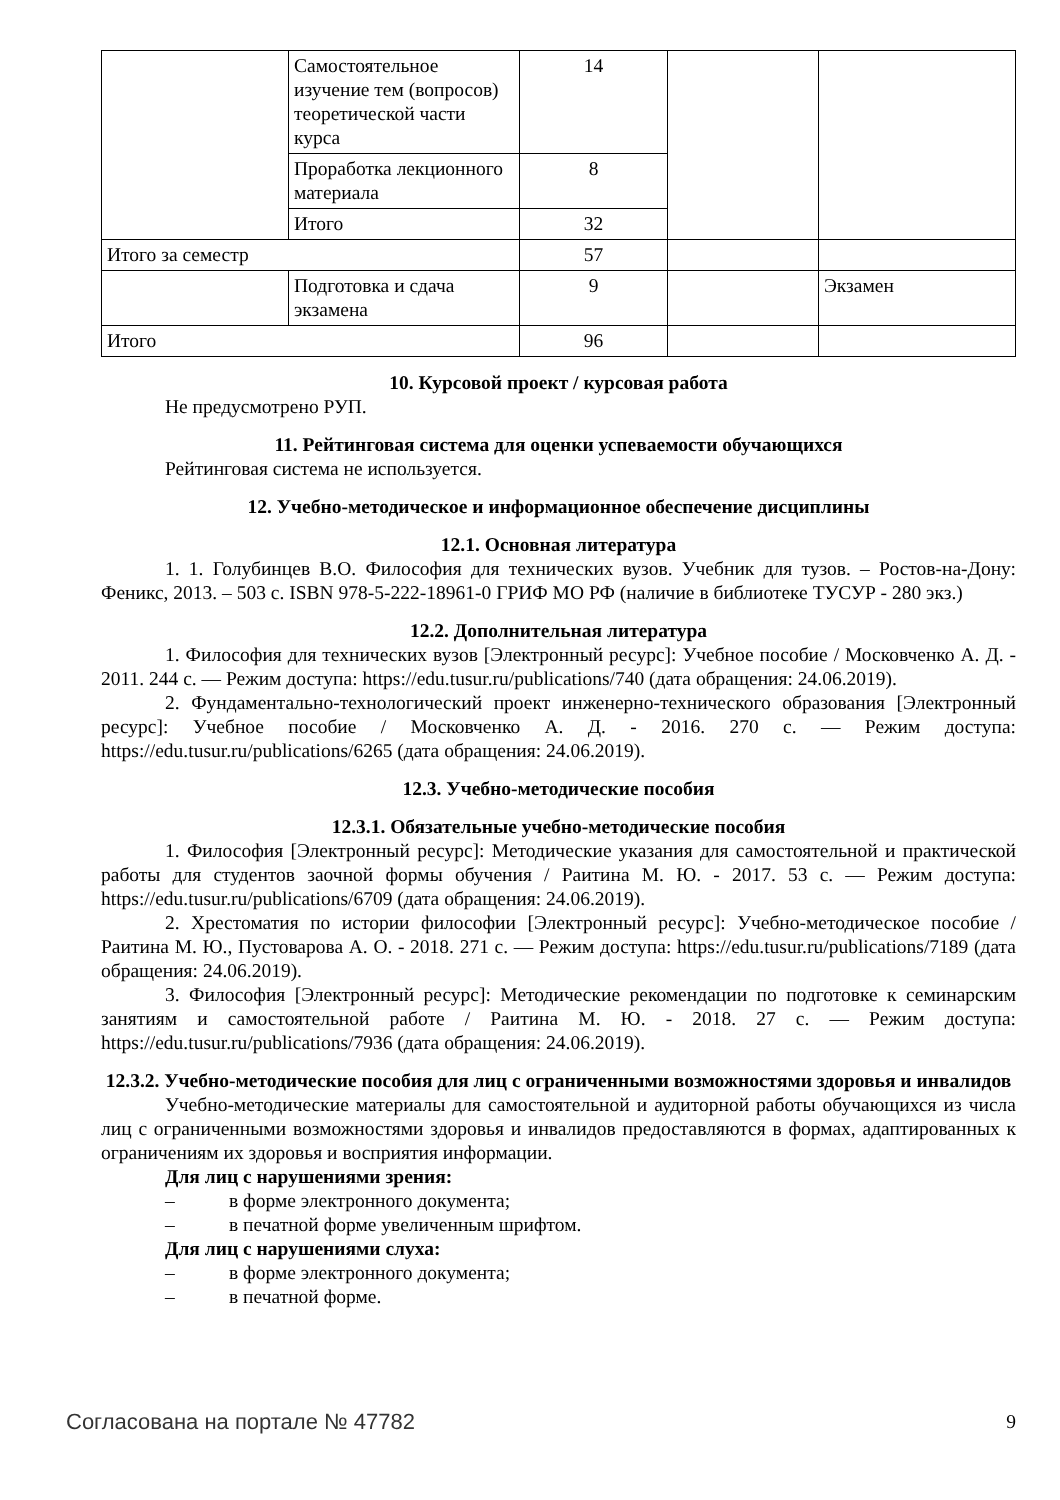| | Самостоятельное изучение тем (вопросов) теоретической части курса | 14 | | |
| | Проработка лекционного материала | 8 | | |
| | Итого | 32 | | |
| Итого за семестр | | 57 | | |
| | Подготовка и сдача экзамена | 9 | | Экзамен |
| Итого | | 96 | | |
10. Курсовой проект / курсовая работа
Не предусмотрено РУП.
11. Рейтинговая система для оценки успеваемости обучающихся
Рейтинговая система не используется.
12. Учебно-методическое и информационное обеспечение дисциплины
12.1. Основная литература
1. 1. Голубинцев В.О. Философия для технических вузов. Учебник для тузов. – Ростов-на-Дону: Феникс, 2013. – 503 с. ISBN 978-5-222-18961-0 ГРИФ МО РФ (наличие в библиотеке ТУСУР - 280 экз.)
12.2. Дополнительная литература
1. Философия для технических вузов [Электронный ресурс]: Учебное пособие / Московченко А. Д. - 2011. 244 с. — Режим доступа: https://edu.tusur.ru/publications/740 (дата обращения: 24.06.2019).
2. Фундаментально-технологический проект инженерно-технического образования [Электронный ресурс]: Учебное пособие / Московченко А. Д. - 2016. 270 с. — Режим доступа: https://edu.tusur.ru/publications/6265 (дата обращения: 24.06.2019).
12.3. Учебно-методические пособия
12.3.1. Обязательные учебно-методические пособия
1. Философия [Электронный ресурс]: Методические указания для самостоятельной и практической работы для студентов заочной формы обучения / Раитина М. Ю. - 2017. 53 с. — Режим доступа: https://edu.tusur.ru/publications/6709 (дата обращения: 24.06.2019).
2. Хрестоматия по истории философии [Электронный ресурс]: Учебно-методическое пособие / Раитина М. Ю., Пустоварова А. О. - 2018. 271 с. — Режим доступа: https://edu.tusur.ru/publications/7189 (дата обращения: 24.06.2019).
3. Философия [Электронный ресурс]: Методические рекомендации по подготовке к семинарским занятиям и самостоятельной работе / Раитина М. Ю. - 2018. 27 с. — Режим доступа: https://edu.tusur.ru/publications/7936 (дата обращения: 24.06.2019).
12.3.2. Учебно-методические пособия для лиц с ограниченными возможностями здоровья и инвалидов
Учебно-методические материалы для самостоятельной и аудиторной работы обучающихся из числа лиц с ограниченными возможностями здоровья и инвалидов предоставляются в формах, адаптированных к ограничениям их здоровья и восприятия информации.
Для лиц с нарушениями зрения:
– в форме электронного документа;
– в печатной форме увеличенным шрифтом.
Для лиц с нарушениями слуха:
– в форме электронного документа;
– в печатной форме.
Согласована на портале № 47782 9